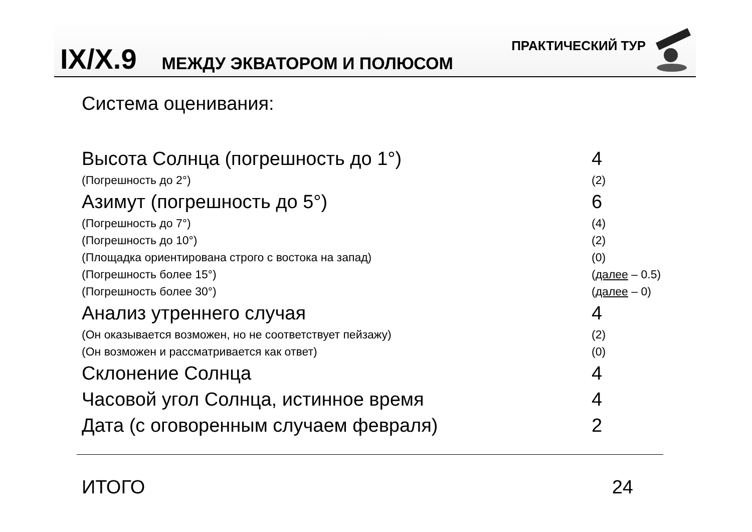IX/X.9
ПРАКТИЧЕСКИЙ ТУР
МЕЖДУ ЭКВАТОРОМ И ПОЛЮСОМ
Система оценивания:
| Высота Солнца (погрешность до 1°) | 4 |
| (Погрешность до 2°) | (2) |
| Азимут (погрешность до 5°) | 6 |
| (Погрешность до 7°) | (4) |
| (Погрешность до 10°) | (2) |
| (Площадка ориентирована строго с востока на запад) | (0) |
| (Погрешность более 15°) | ( далее – 0.5) |
| (Погрешность более 30°) | ( далее – 0) |
| Анализ утреннего случая | 4 |
| (Он оказывается возможен, но не соответствует пейзажу) | (2) |
| (Он возможен и рассматривается как ответ) | (0) |
| Склонение Солнца | 4 |
| Часовой угол Солнца, истинное время | 4 |
| Дата (с оговоренным случаем февраля) | 2 |
ИТОГО 24